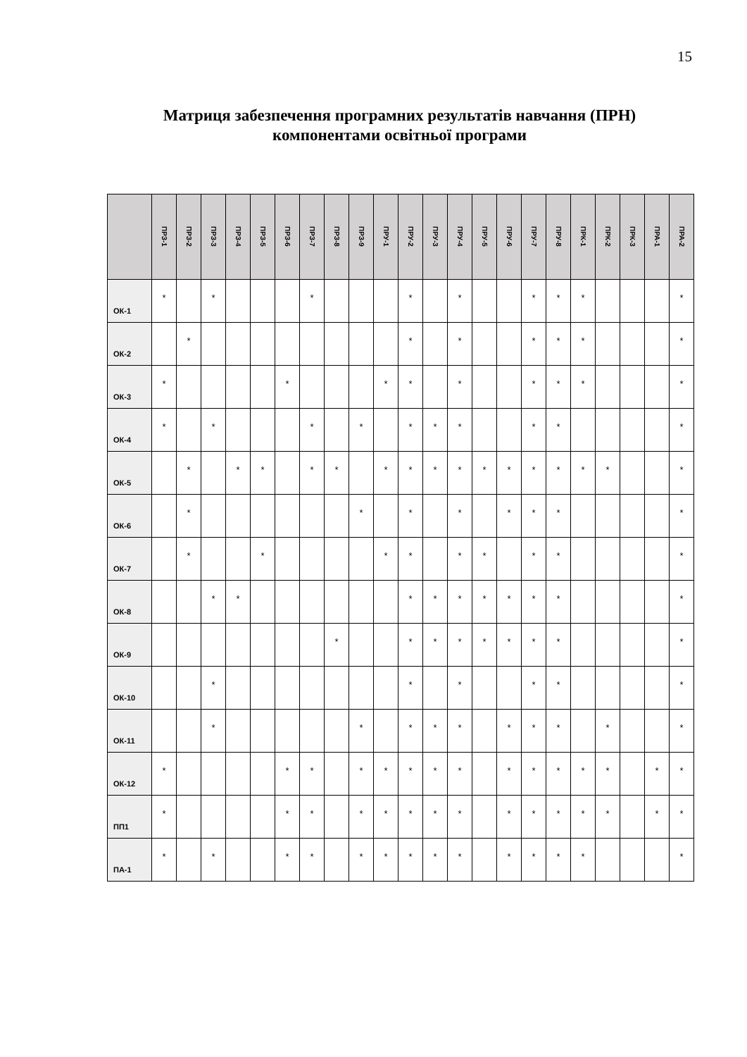15
Матриця забезпечення програмних результатів навчання (ПРН) компонентами освітньої програми
| | ПРЗ-1 | ПРЗ-2 | ПРЗ-3 | ПРЗ-4 | ПРЗ-5 | ПРЗ-6 | ПРЗ-7 | ПРЗ-8 | ПРЗ-9 | ПРУ-1 | ПРУ-2 | ПРУ-3 | ПРУ-4 | ПРУ-5 | ПРУ-6 | ПРУ-7 | ПРУ-8 | ПРК-1 | ПРК-2 | ПРК-3 | ПРА-1 | ПРА-2 |
| --- | --- | --- | --- | --- | --- | --- | --- | --- | --- | --- | --- | --- | --- | --- | --- | --- | --- | --- | --- | --- | --- | --- |
| ОК-1 | * | | * | | | | * | | | | * | | * | | | * | * | * | | | | * |
| ОК-2 | | * | | | | | | | | | * | | * | | | * | * | * | | | | * |
| ОК-3 | * | | | | | * | | | | * | * | | * | | | * | * | * | | | | * |
| ОК-4 | * | | * | | | | * | | * | | * | * | * | | | * | * | | | | | * |
| ОК-5 | | * | | * | * | | * | * | | * | * | * | * | * | * | * | * | * | * | | | * |
| ОК-6 | | * | | | | | | | * | | * | | * | | * | * | * | | | | | * |
| ОК-7 | | * | | | * | | | | | * | * | | * | * | | * | * | | | | | * |
| ОК-8 | | | * | * | | | | | | | * | * | * | * | * | * | * | | | | | * |
| ОК-9 | | | | | | | | * | | | * | * | * | * | * | * | * | | | | | * |
| ОК-10 | | | * | | | | | | | | * | | * | | | * | * | | | | | * |
| ОК-11 | | | * | | | | | | * | | * | * | * | | * | * | * | | * | | | * |
| ОК-12 | * | | | | | * | * | | * | * | * | * | * | | * | * | * | * | * | | * | * |
| ПП1 | * | | | | | * | * | | * | * | * | * | * | | * | * | * | * | * | | * | * |
| ПА-1 | * | | * | | | * | * | | * | * | * | * | * | | * | * | * | * | | | | * |